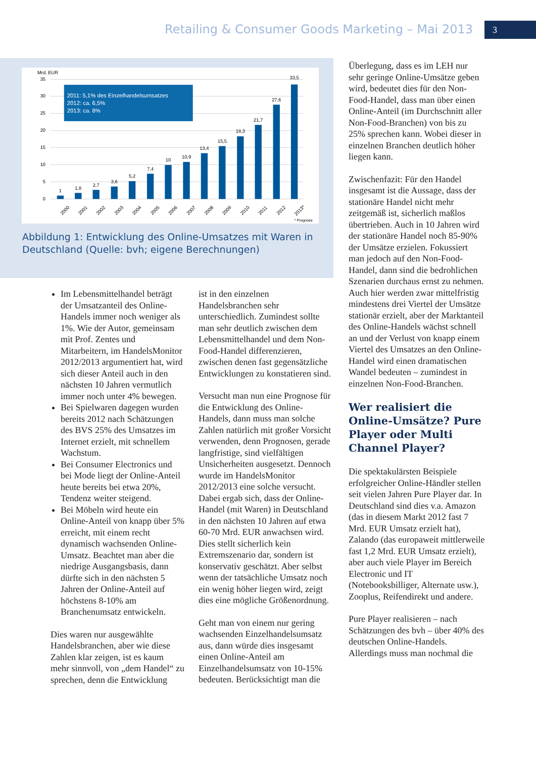Retailing & Consumer Goods Marketing – Mai 2013
3
Mrd. EUR
35
30
25
20
15
10
5
0
1
1,8
2,7
3,6
5,2
7,4
10
10,9
13,4
15,5
18,3
21,7
27,6
33,5
2011: 5,1% des Einzelhandelsumsatzes
2012: ca. 6,5%
2013: ca. 8%
2000
2001
2002
2003
2004
2005
2006
2007
2008
2009
2010
2011
2012
2013*
* Prognose
Abbildung 1: Entwicklung des Online-Umsatzes mit Waren in Deutschland (Quelle: bvh; eigene Berechnungen)
Im Lebensmittelhandel beträgt der Umsatzanteil des Online-Handels immer noch weniger als 1%. Wie der Autor, gemeinsam mit Prof. Zentes und Mitarbeitern, im HandelsMonitor 2012/2013 argumentiert hat, wird sich dieser Anteil auch in den nächsten 10 Jahren vermutlich immer noch unter 4% bewegen.
Bei Spielwaren dagegen wurden bereits 2012 nach Schätzungen des BVS 25% des Umsatzes im Internet erzielt, mit schnellem Wachstum.
Bei Consumer Electronics und bei Mode liegt der Online-Anteil heute bereits bei etwa 20%, Tendenz weiter steigend.
Bei Möbeln wird heute ein Online-Anteil von knapp über 5% erreicht, mit einem recht dynamisch wachsenden Online-Umsatz. Beachtet man aber die niedrige Ausgangsbasis, dann dürfte sich in den nächsten 5 Jahren der Online-Anteil auf höchstens 8-10% am Branchenumsatz entwickeln.
Dies waren nur ausgewählte Handelsbranchen, aber wie diese Zahlen klar zeigen, ist es kaum mehr sinnvoll, von „dem Handel“ zu sprechen, denn die Entwicklung
ist in den einzelnen Handelsbranchen sehr unterschiedlich. Zumindest sollte man sehr deutlich zwischen dem Lebensmittelhandel und dem Non-Food-Handel differenzieren, zwischen denen fast gegensätzliche Entwicklungen zu konstatieren sind.
Versucht man nun eine Prognose für die Entwicklung des Online-Handels, dann muss man solche Zahlen natürlich mit großer Vorsicht verwenden, denn Prognosen, gerade langfristige, sind vielfältigen Unsicherheiten ausgesetzt. Dennoch wurde im HandelsMonitor 2012/2013 eine solche versucht. Dabei ergab sich, dass der Online-Handel (mit Waren) in Deutschland in den nächsten 10 Jahren auf etwa 60-70 Mrd. EUR anwachsen wird. Dies stellt sicherlich kein Extremszenario dar, sondern ist konservativ geschätzt. Aber selbst wenn der tatsächliche Umsatz noch ein wenig höher liegen wird, zeigt dies eine mögliche Größenordnung.
Geht man von einem nur gering wachsenden Einzelhandelsumsatz aus, dann würde dies insgesamt einen Online-Anteil am Einzelhandelsumsatz von 10-15% bedeuten. Berücksichtigt man die
Überlegung, dass es im LEH nur sehr geringe Online-Umsätze geben wird, bedeutet dies für den Non-Food-Handel, dass man über einen Online-Anteil (im Durchschnitt aller Non-Food-Branchen) von bis zu 25% sprechen kann. Wobei dieser in einzelnen Branchen deutlich höher liegen kann.
Zwischenfazit: Für den Handel insgesamt ist die Aussage, dass der stationäre Handel nicht mehr zeitgemäß ist, sicherlich maßlos übertrieben. Auch in 10 Jahren wird der stationäre Handel noch 85-90% der Umsätze erzielen. Fokussiert man jedoch auf den Non-Food-Handel, dann sind die bedrohlichen Szenarien durchaus ernst zu nehmen. Auch hier werden zwar mittelfristig mindestens drei Viertel der Umsätze stationär erzielt, aber der Marktanteil des Online-Handels wächst schnell an und der Verlust von knapp einem Viertel des Umsatzes an den Online-Handel wird einen dramatischen Wandel bedeuten – zumindest in einzelnen Non-Food-Branchen.
Wer realisiert die Online-Umsätze? Pure Player oder Multi Channel Player?
Die spektakulärsten Beispiele erfolgreicher Online-Händler stellen seit vielen Jahren Pure Player dar. In Deutschland sind dies v.a. Amazon (das in diesem Markt 2012 fast 7 Mrd. EUR Umsatz erzielt hat), Zalando (das europaweit mittlerweile fast 1,2 Mrd. EUR Umsatz erzielt), aber auch viele Player im Bereich Electronic und IT (Notebooksbilliger, Alternate usw.), Zooplus, Reifendirekt und andere.
Pure Player realisieren – nach Schätzungen des bvh – über 40% des deutschen Online-Handels. Allerdings muss man nochmal die